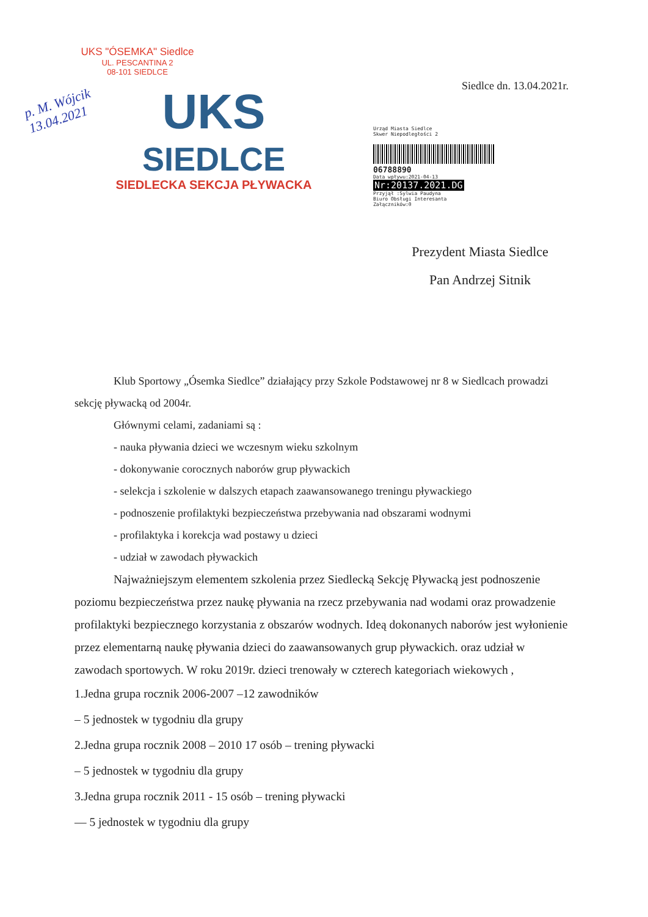UKS "ÓSEMKA" Siedlce
UL. PESCANTINA 2
08-101 SIEDLCE
p. M. Wójcik
13.04.2021
UKS
SIEDLCE
SIEDLECKA SEKCJA PŁYWACKA
Siedlce dn. 13.04.2021r.
Urząd Miasta Siedlce
Skwer Niepodległości 2
06788890
Data wpływu:2021-04-13
Nr:20137.2021.DG
Przyjął :Sylwia Paudyna
Biuro Obsługi Interesanta
Załączników:0
Prezydent Miasta Siedlce
Pan Andrzej Sitnik
Klub Sportowy „Ósemka Siedlce” działający przy Szkole Podstawowej nr 8 w Siedlcach prowadzi sekcję pływacką od 2004r.
Głównymi celami, zadaniami są :
- nauka pływania dzieci we wczesnym wieku szkolnym
- dokonywanie corocznych naborów grup pływackich
- selekcja i szkolenie w dalszych etapach zaawansowanego treningu pływackiego
- podnoszenie profilaktyki bezpieczeństwa przebywania nad obszarami wodnymi
- profilaktyka i korekcja wad postawy u dzieci
- udział w zawodach pływackich
Najważniejszym elementem szkolenia przez Siedlecką Sekcję Pływacką jest podnoszenie poziomu bezpieczeństwa przez naukę pływania na rzecz przebywania nad wodami oraz prowadzenie profilaktyki bezpiecznego korzystania z obszarów wodnych. Ideą dokonanych naborów jest wyłonienie przez elementarną naukę pływania dzieci do zaawansowanych grup pływackich. oraz udział w zawodach sportowych. W roku 2019r. dzieci trenowały w czterech kategoriach wiekowych ,
1.Jedna grupa rocznik 2006-2007 –12 zawodników
– 5 jednostek w tygodniu dla grupy
2.Jedna grupa rocznik 2008 – 2010 17 osób – trening pływacki
– 5 jednostek w tygodniu dla grupy
3.Jedna grupa rocznik 2011 - 15 osób – trening pływacki
— 5 jednostek w tygodniu dla grupy